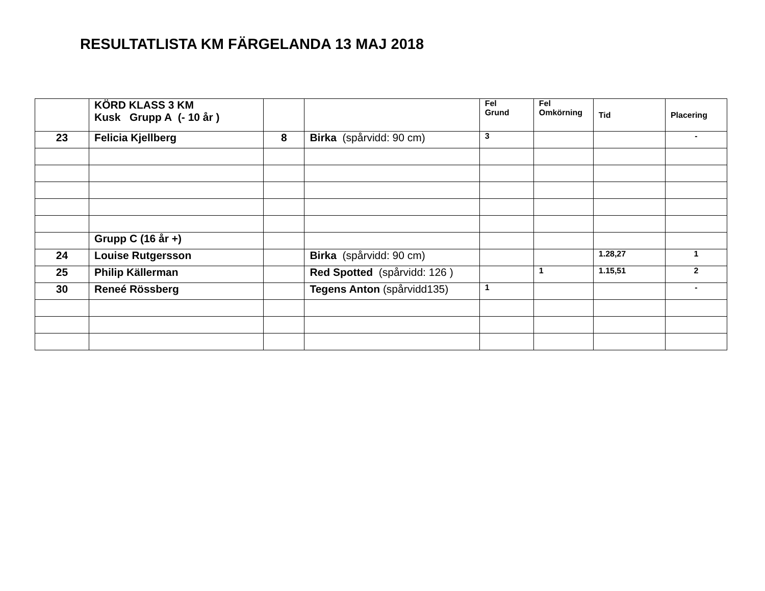RESULTATLISTA KM FÄRGELANDA 13 MAJ 2018
| | KÖRD KLASS 3 KM Kusk Grupp A (- 10 år ) | | | Fel Grund | Fel Omkörning | Tid | Placering |
| 23 | Felicia Kjellberg | 8 | Birka (spårvidd: 90 cm) | 3 | | | - |
| | Grupp C (16 år +) | | | | | | |
| 24 | Louise Rutgersson | | Birka (spårvidd: 90 cm) | | | 1.28,27 | 1 |
| 25 | Philip Källerman | | Red Spotted (spårvidd: 126 ) | | 1 | 1.15,51 | 2 |
| 30 | Reneé Rössberg | | Tegens Anton (spårvidd135) | 1 | | | - |